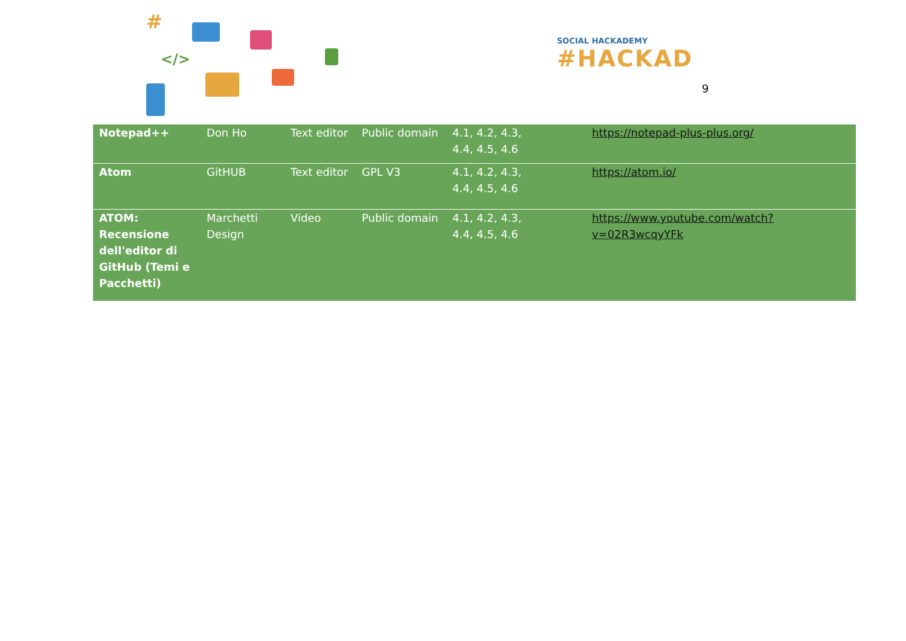#
</>
SOCIAL HACKADEMY
#HACKAD
9
| Notepad++ | Don Ho | Text editor | Public domain | 4.1, 4.2, 4.3, 4.4, 4.5, 4.6 | https://notepad-plus-plus.org/ |
| Atom | GitHUB | Text editor | GPL V3 | 4.1, 4.2, 4.3, 4.4, 4.5, 4.6 | https://atom.io/ |
| ATOM: Recensione dell'editor di GitHub (Temi e Pacchetti) | Marchetti Design | Video | Public domain | 4.1, 4.2, 4.3, 4.4, 4.5, 4.6 | https://www.youtube.com/watch?v=02R3wcqyYFk |